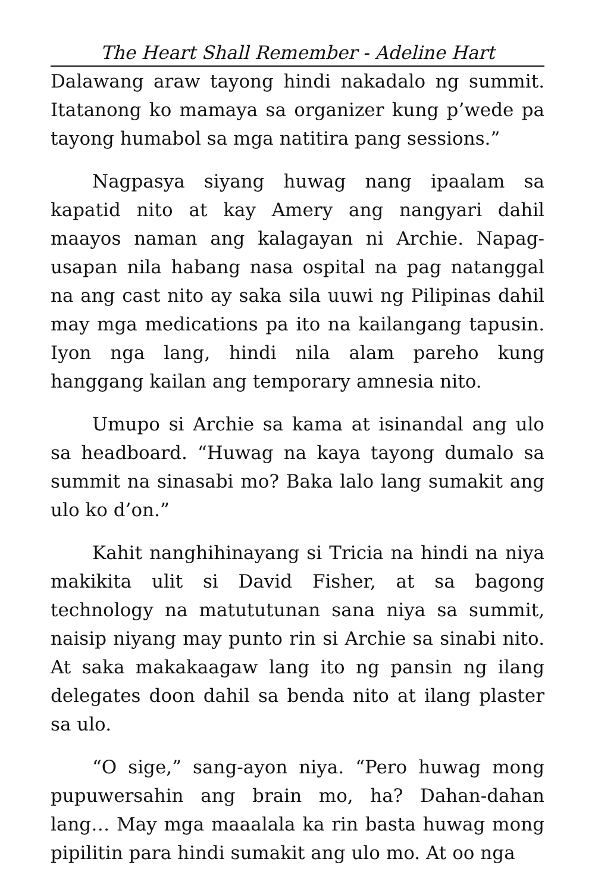The Heart Shall Remember - Adeline Hart
Dalawang araw tayong hindi nakadalo ng summit. Itatanong ko mamaya sa organizer kung p’wede pa tayong humabol sa mga natitira pang sessions.”
Nagpasya siyang huwag nang ipaalam sa kapatid nito at kay Amery ang nangyari dahil maayos naman ang kalagayan ni Archie. Napag-usapan nila habang nasa ospital na pag natanggal na ang cast nito ay saka sila uuwi ng Pilipinas dahil may mga medications pa ito na kailangang tapusin. Iyon nga lang, hindi nila alam pareho kung hanggang kailan ang temporary amnesia nito.
Umupo si Archie sa kama at isinandal ang ulo sa headboard. “Huwag na kaya tayong dumalo sa summit na sinasabi mo? Baka lalo lang sumakit ang ulo ko d’on.”
Kahit nanghihinayang si Tricia na hindi na niya makikita ulit si David Fisher, at sa bagong technology na matututunan sana niya sa summit, naisip niyang may punto rin si Archie sa sinabi nito. At saka makakaagaw lang ito ng pansin ng ilang delegates doon dahil sa benda nito at ilang plaster sa ulo.
“O sige,” sang-ayon niya. “Pero huwag mong pupuwersahin ang brain mo, ha? Dahan-dahan lang… May mga maaalala ka rin basta huwag mong pipilitin para hindi sumakit ang ulo mo. At oo nga